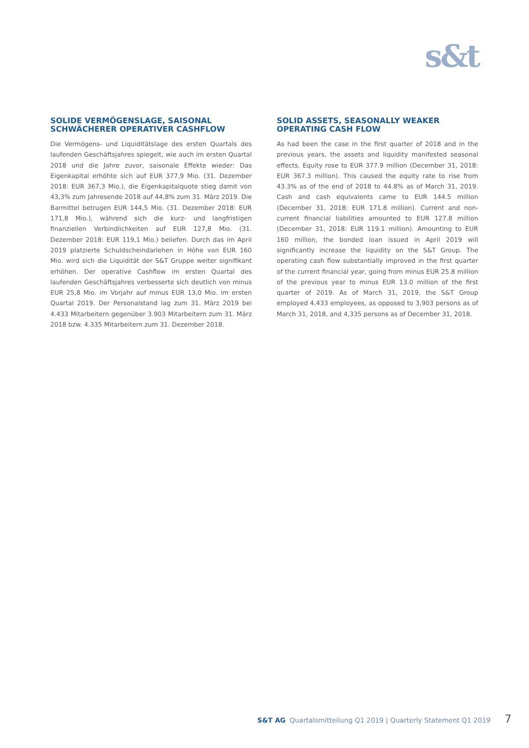s&t
SOLIDE VERMÖGENSLAGE, SAISONAL SCHWÄCHERER OPERATIVER CASHFLOW
Die Vermögens- und Liquiditätslage des ersten Quartals des laufenden Geschäftsjahres spiegelt, wie auch im ersten Quartal 2018 und die Jahre zuvor, saisonale Effekte wieder: Das Eigenkapital erhöhte sich auf EUR 377,9 Mio. (31. Dezember 2018: EUR 367,3 Mio.), die Eigenkapitalquote stieg damit von 43,3% zum Jahresende 2018 auf 44,8% zum 31. März 2019. Die Barmittel betrugen EUR 144,5 Mio. (31. Dezember 2018: EUR 171,8 Mio.), während sich die kurz- und langfristigen finanziellen Verbindlichkeiten auf EUR 127,8 Mio. (31. Dezember 2018: EUR 119,1 Mio.) beliefen. Durch das im April 2019 platzierte Schuldscheindarlehen in Höhe von EUR 160 Mio. wird sich die Liquidität der S&T Gruppe weiter signifikant erhöhen. Der operative Cashflow im ersten Quartal des laufenden Geschäftsjahres verbesserte sich deutlich von minus EUR 25,8 Mio. im Vorjahr auf minus EUR 13,0 Mio. im ersten Quartal 2019. Der Personalstand lag zum 31. März 2019 bei 4.433 Mitarbeitern gegenüber 3.903 Mitarbeitern zum 31. März 2018 bzw. 4.335 Mitarbeitern zum 31. Dezember 2018.
SOLID ASSETS, SEASONALLY WEAKER OPERATING CASH FLOW
As had been the case in the first quarter of 2018 and in the previous years, the assets and liquidity manifested seasonal effects. Equity rose to EUR 377.9 million (December 31, 2018: EUR 367.3 million). This caused the equity rate to rise from 43.3% as of the end of 2018 to 44.8% as of March 31, 2019. Cash and cash equivalents came to EUR 144.5 million (December 31, 2018: EUR 171.8 million). Current and non-current financial liabilities amounted to EUR 127.8 million (December 31, 2018: EUR 119.1 million). Amounting to EUR 160 million, the bonded loan issued in April 2019 will significantly increase the liquidity on the S&T Group. The operating cash flow substantially improved in the first quarter of the current financial year, going from minus EUR 25.8 million of the previous year to minus EUR 13.0 million of the first quarter of 2019. As of March 31, 2019, the S&T Group employed 4,433 employees, as opposed to 3,903 persons as of March 31, 2018, and 4,335 persons as of December 31, 2018.
S&T AG Quartalsmitteilung Q1 2019 | Quarterly Statement Q1 2019 7